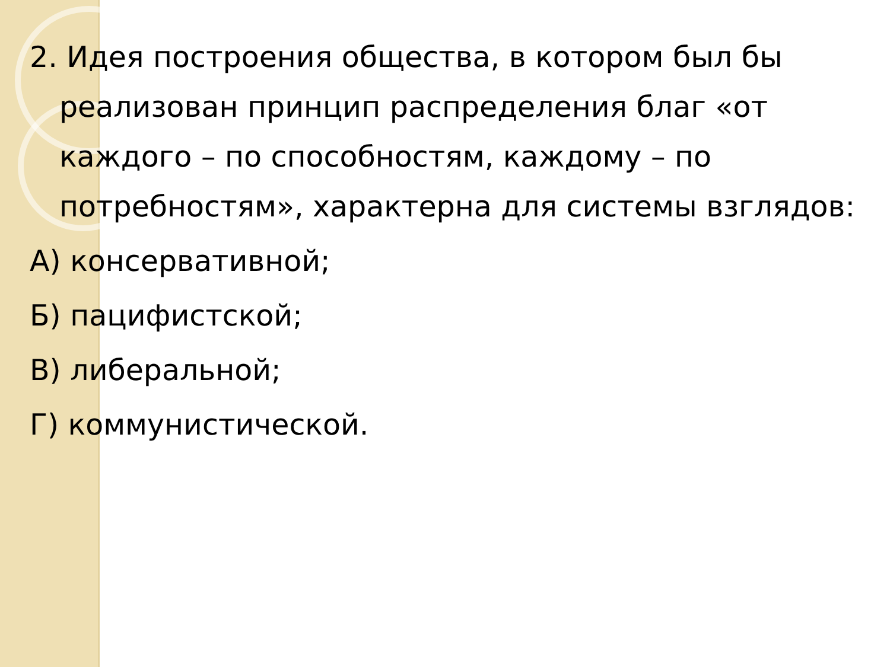2. Идея построения общества, в котором был бы реализован принцип распределения благ «от каждого – по способностям, каждому – по потребностям», характерна для системы взглядов:
А) консервативной;
Б) пацифистской;
В) либеральной;
Г) коммунистической.